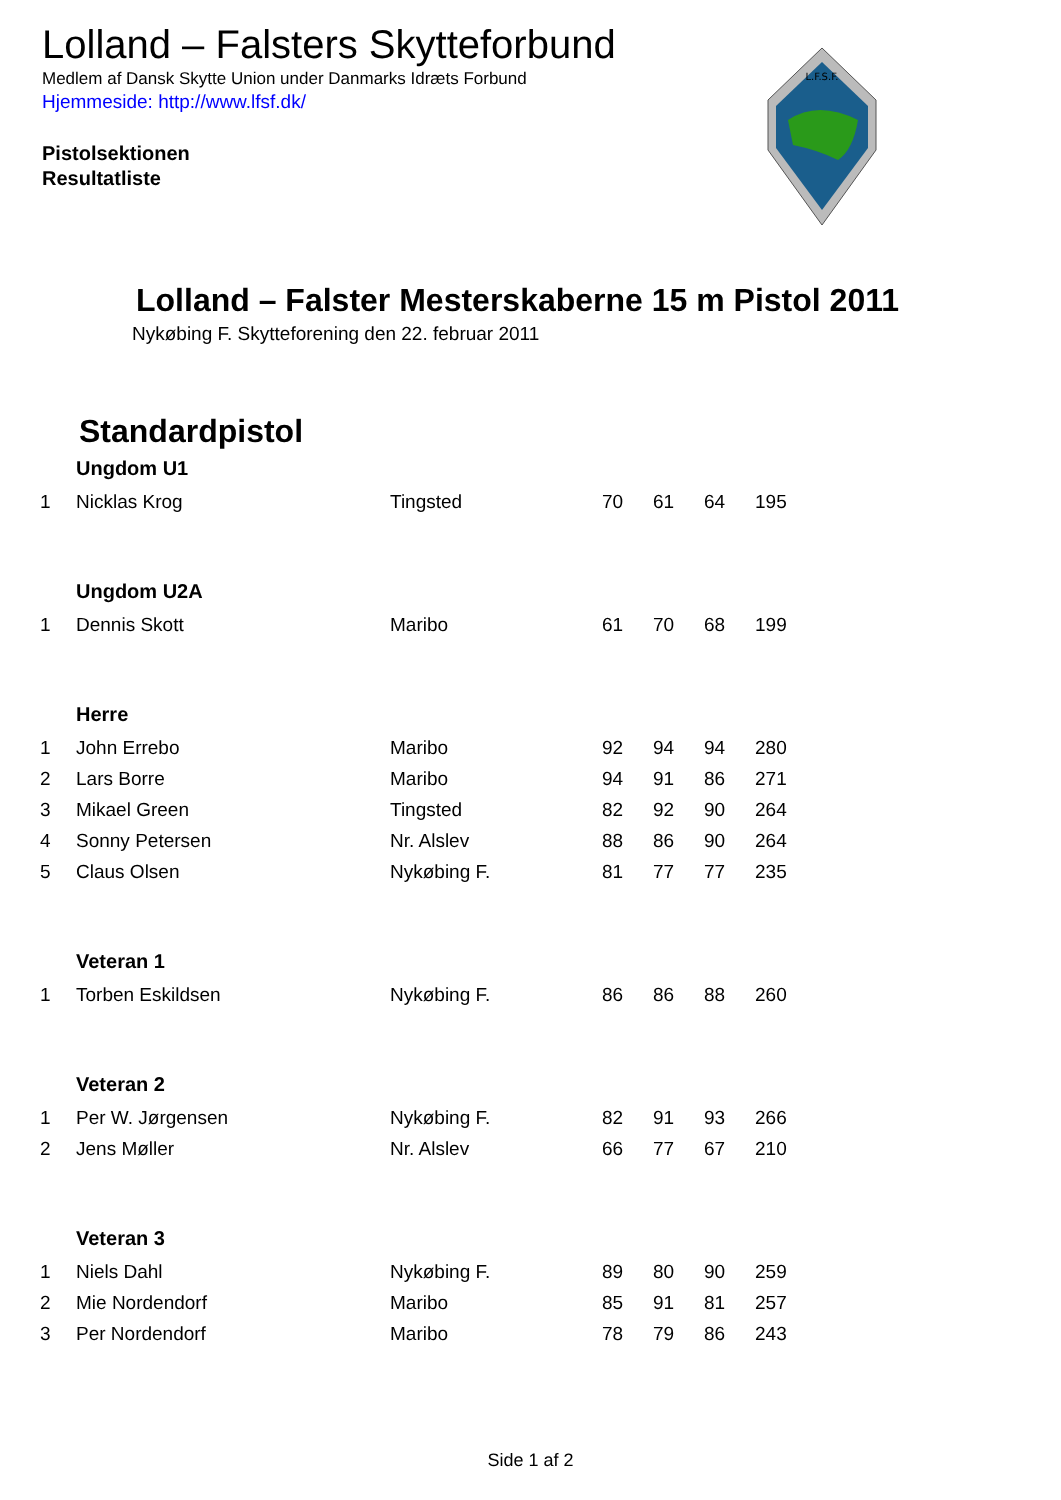Lolland – Falsters Skytteforbund
Medlem af Dansk Skytte Union under Danmarks Idræts Forbund
Hjemmeside: http://www.lfsf.dk/
Pistolsektionen
Resultatliste
L.F.S.F.
Lolland – Falster Mesterskaberne 15 m Pistol 2011
Nykøbing F. Skytteforening den 22. februar 2011
Standardpistol
| | Ungdom U1 | | | | | |
| 1 | Nicklas Krog | Tingsted | 70 | 61 | 64 | 195 |
| | Ungdom U2A | | | | | |
| 1 | Dennis Skott | Maribo | 61 | 70 | 68 | 199 |
| | Herre | | | | | |
| 1 | John Errebo | Maribo | 92 | 94 | 94 | 280 |
| 2 | Lars Borre | Maribo | 94 | 91 | 86 | 271 |
| 3 | Mikael Green | Tingsted | 82 | 92 | 90 | 264 |
| 4 | Sonny Petersen | Nr. Alslev | 88 | 86 | 90 | 264 |
| 5 | Claus Olsen | Nykøbing F. | 81 | 77 | 77 | 235 |
| | Veteran 1 | | | | | |
| 1 | Torben Eskildsen | Nykøbing F. | 86 | 86 | 88 | 260 |
| | Veteran 2 | | | | | |
| 1 | Per W. Jørgensen | Nykøbing F. | 82 | 91 | 93 | 266 |
| 2 | Jens Møller | Nr. Alslev | 66 | 77 | 67 | 210 |
| | Veteran 3 | | | | | |
| 1 | Niels Dahl | Nykøbing F. | 89 | 80 | 90 | 259 |
| 2 | Mie Nordendorf | Maribo | 85 | 91 | 81 | 257 |
| 3 | Per Nordendorf | Maribo | 78 | 79 | 86 | 243 |
Side 1 af 2